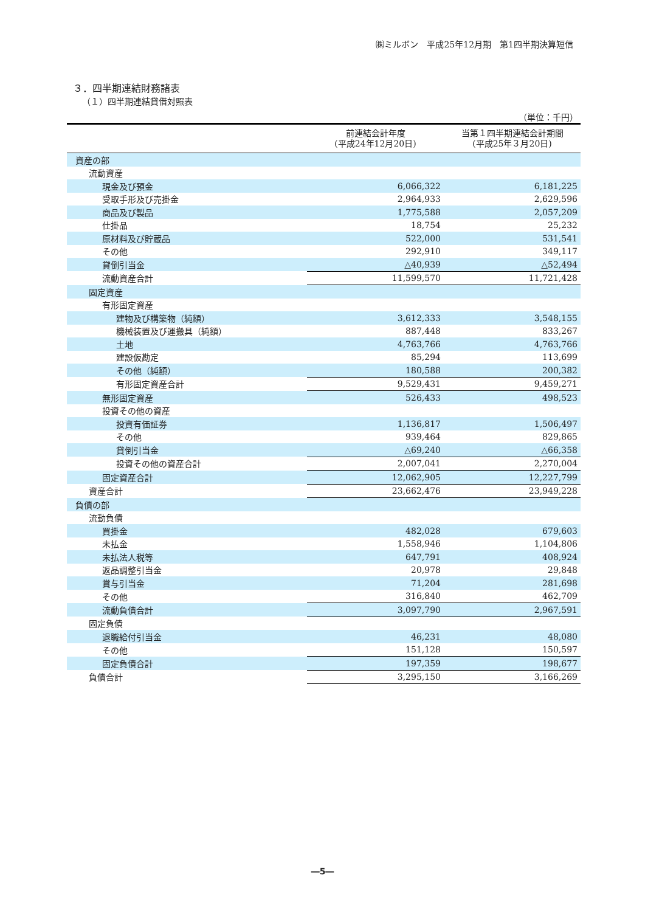㈱ミルボン　平成25年12月期　第1四半期決算短信
３．四半期連結財務諸表
（１）四半期連結貸借対照表
（単位：千円）
| | 前連結会計年度 (平成24年12月20日) | 当第１四半期連結会計期間 (平成25年３月20日) |
| --- | --- | --- |
| 資産の部 | | |
| 流動資産 | | |
| 現金及び預金 | 6,066,322 | 6,181,225 |
| 受取手形及び売掛金 | 2,964,933 | 2,629,596 |
| 商品及び製品 | 1,775,588 | 2,057,209 |
| 仕掛品 | 18,754 | 25,232 |
| 原材料及び貯蔵品 | 522,000 | 531,541 |
| その他 | 292,910 | 349,117 |
| 貸倒引当金 | △40,939 | △52,494 |
| 流動資産合計 | 11,599,570 | 11,721,428 |
| 固定資産 | | |
| 有形固定資産 | | |
| 建物及び構築物（純額） | 3,612,333 | 3,548,155 |
| 機械装置及び運搬具（純額） | 887,448 | 833,267 |
| 土地 | 4,763,766 | 4,763,766 |
| 建設仮勘定 | 85,294 | 113,699 |
| その他（純額） | 180,588 | 200,382 |
| 有形固定資産合計 | 9,529,431 | 9,459,271 |
| 無形固定資産 | 526,433 | 498,523 |
| 投資その他の資産 | | |
| 投資有価証券 | 1,136,817 | 1,506,497 |
| その他 | 939,464 | 829,865 |
| 貸倒引当金 | △69,240 | △66,358 |
| 投資その他の資産合計 | 2,007,041 | 2,270,004 |
| 固定資産合計 | 12,062,905 | 12,227,799 |
| 資産合計 | 23,662,476 | 23,949,228 |
| 負債の部 | | |
| 流動負債 | | |
| 買掛金 | 482,028 | 679,603 |
| 未払金 | 1,558,946 | 1,104,806 |
| 未払法人税等 | 647,791 | 408,924 |
| 返品調整引当金 | 20,978 | 29,848 |
| 賞与引当金 | 71,204 | 281,698 |
| その他 | 316,840 | 462,709 |
| 流動負債合計 | 3,097,790 | 2,967,591 |
| 固定負債 | | |
| 退職給付引当金 | 46,231 | 48,080 |
| その他 | 151,128 | 150,597 |
| 固定負債合計 | 197,359 | 198,677 |
| 負債合計 | 3,295,150 | 3,166,269 |
―5―